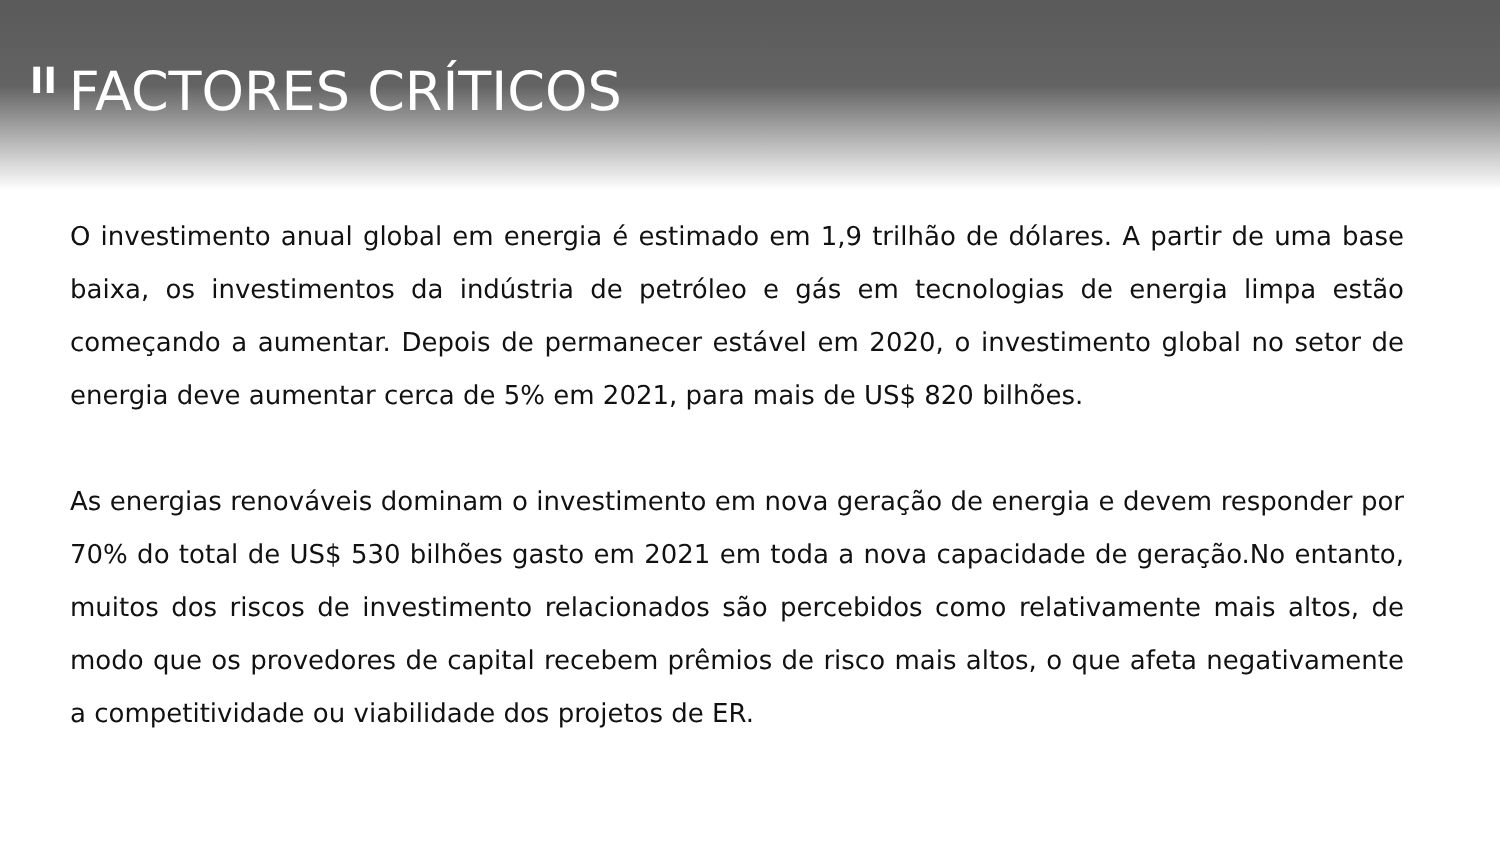II FACTORES CRÍTICOS
O investimento anual global em energia é estimado em 1,9 trilhão de dólares. A partir de uma base baixa, os investimentos da indústria de petróleo e gás em tecnologias de energia limpa estão começando a aumentar. Depois de permanecer estável em 2020, o investimento global no setor de energia deve aumentar cerca de 5% em 2021, para mais de US$ 820 bilhões.
As energias renováveis dominam o investimento em nova geração de energia e devem responder por 70% do total de US$ 530 bilhões gasto em 2021 em toda a nova capacidade de geração.No entanto, muitos dos riscos de investimento relacionados são percebidos como relativamente mais altos, de modo que os provedores de capital recebem prêmios de risco mais altos, o que afeta negativamente a competitividade ou viabilidade dos projetos de ER.